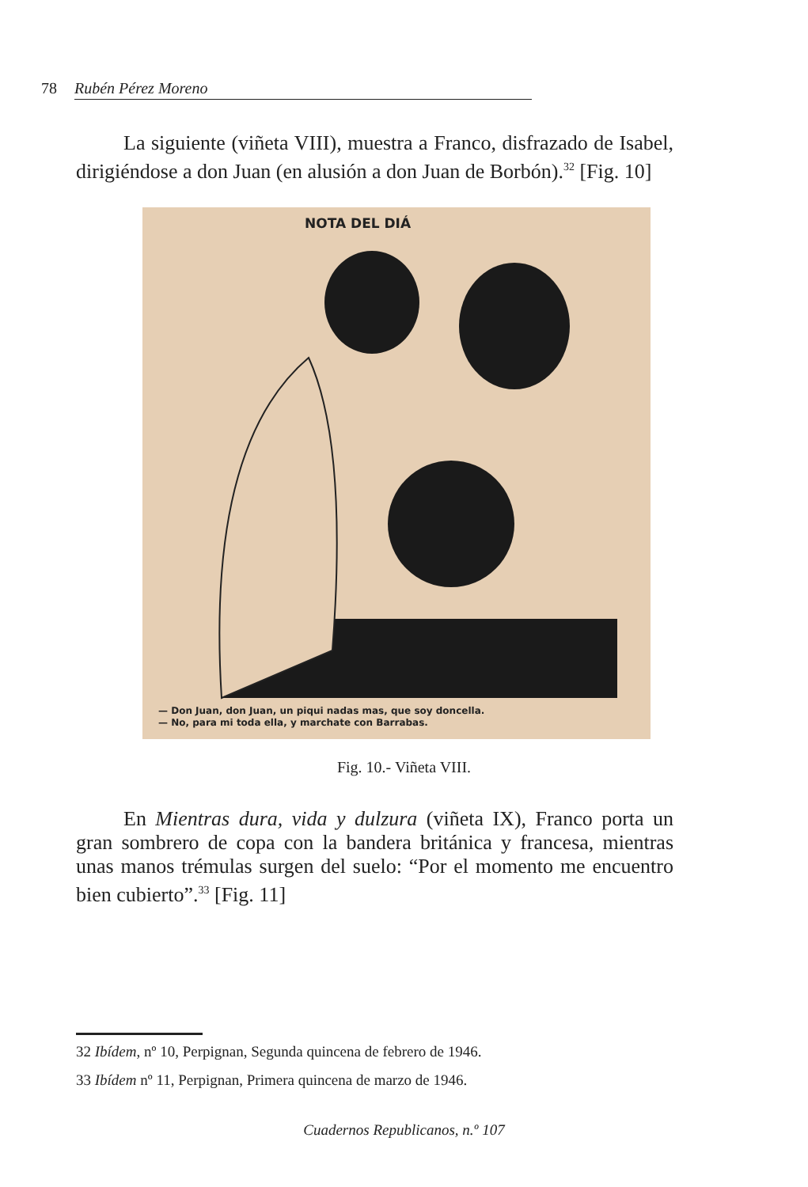78 Rubén Pérez Moreno
La siguiente (viñeta VIII), muestra a Franco, disfrazado de Isabel, dirigiéndose a don Juan (en alusión a don Juan de Borbón).<sup>32</sup> [Fig. 10]
NOTA DEL DIÁ
— Don Juan, don Juan, un piqui nadas mas, que soy doncella.
— No, para mi toda ella, y marchate con Barrabas.
Fig. 10.- Viñeta VIII.
En Mientras dura, vida y dulzura (viñeta IX), Franco porta un gran sombrero de copa con la bandera británica y francesa, mientras unas manos trémulas surgen del suelo: “Por el momento me encuentro bien cubierto”.<sup>33</sup> [Fig. 11]
32 Ibídem, nº 10, Perpignan, Segunda quincena de febrero de 1946.
33 Ibídem nº 11, Perpignan, Primera quincena de marzo de 1946.
Cuadernos Republicanos, n.º 107